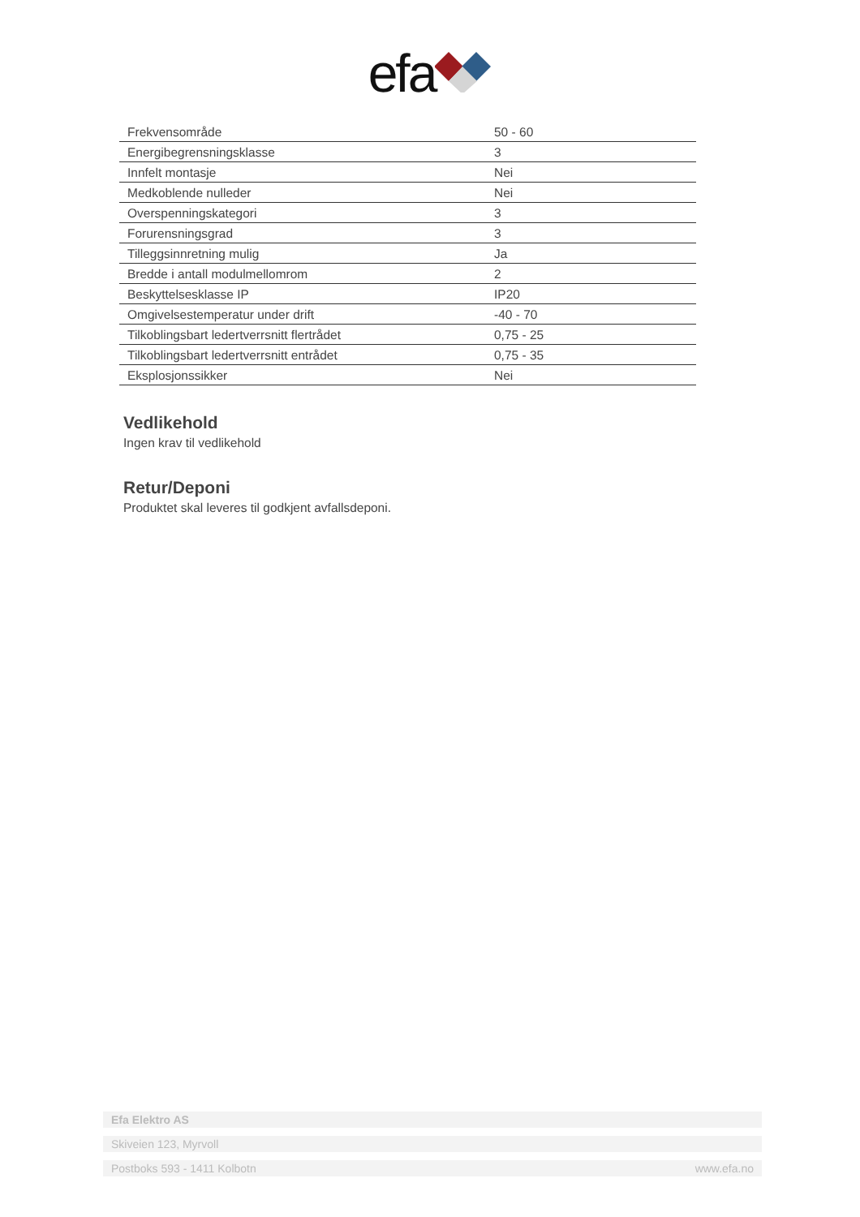efa
| Frekvensområde | 50 - 60 |
| Energibegrensningsklasse | 3 |
| Innfelt montasje | Nei |
| Medkoblende nulleder | Nei |
| Overspenningskategori | 3 |
| Forurensningsgrad | 3 |
| Tilleggsinnretning mulig | Ja |
| Bredde i antall modulmellomrom | 2 |
| Beskyttelsesklasse IP | IP20 |
| Omgivelsestemperatur under drift | -40 - 70 |
| Tilkoblingsbart ledertverrsnitt flertrådet | 0,75 - 25 |
| Tilkoblingsbart ledertverrsnitt entrådet | 0,75 - 35 |
| Eksplosjonssikker | Nei |
Vedlikehold
Ingen krav til vedlikehold
Retur/Deponi
Produktet skal leveres til godkjent avfallsdeponi.
Efa Elektro AS
Skiveien 123, Myrvoll
Postboks 593 - 1411 Kolbotn www.efa.no